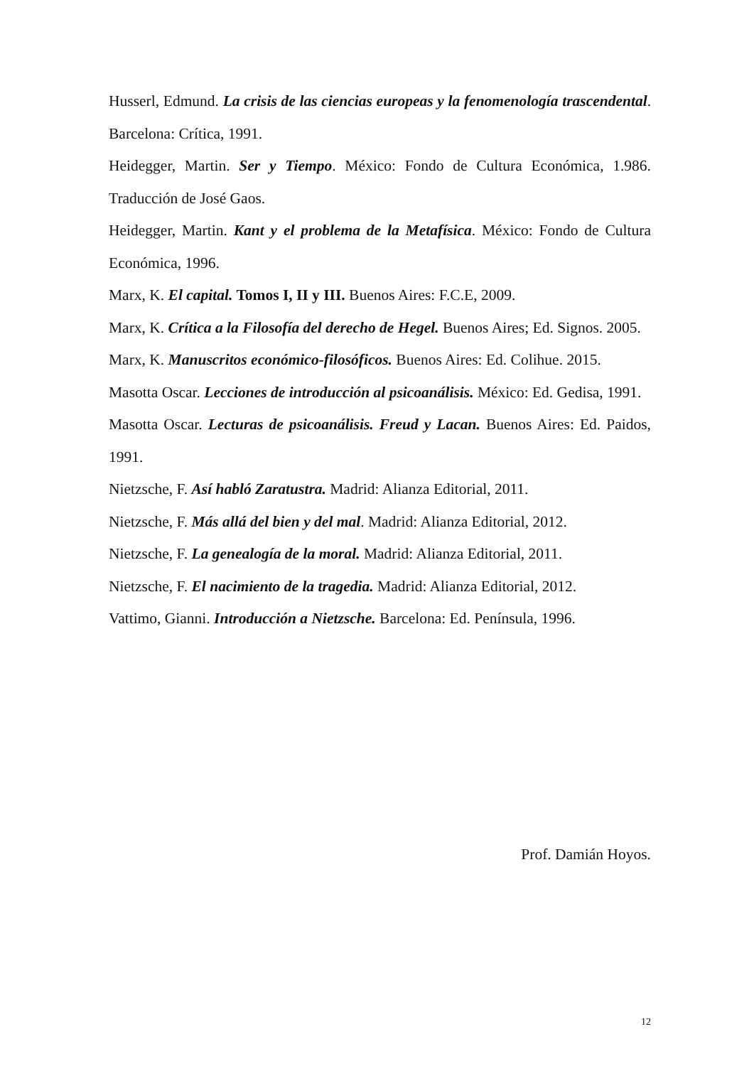Husserl, Edmund. La crisis de las ciencias europeas y la fenomenología trascendental. Barcelona: Crítica, 1991.
Heidegger, Martin. Ser y Tiempo. México: Fondo de Cultura Económica, 1.986. Traducción de José Gaos.
Heidegger, Martin. Kant y el problema de la Metafísica. México: Fondo de Cultura Económica, 1996.
Marx, K. El capital. Tomos I, II y III. Buenos Aires: F.C.E, 2009.
Marx, K. Crítica a la Filosofía del derecho de Hegel. Buenos Aires; Ed. Signos. 2005.
Marx, K. Manuscritos económico-filosóficos. Buenos Aires: Ed. Colihue. 2015.
Masotta Oscar. Lecciones de introducción al psicoanálisis. México: Ed. Gedisa, 1991.
Masotta Oscar. Lecturas de psicoanálisis. Freud y Lacan. Buenos Aires: Ed. Paidos, 1991.
Nietzsche, F. Así habló Zaratustra. Madrid: Alianza Editorial, 2011.
Nietzsche, F. Más allá del bien y del mal. Madrid: Alianza Editorial, 2012.
Nietzsche, F. La genealogía de la moral. Madrid: Alianza Editorial, 2011.
Nietzsche, F. El nacimiento de la tragedia. Madrid: Alianza Editorial, 2012.
Vattimo, Gianni. Introducción a Nietzsche. Barcelona: Ed. Península, 1996.
Prof. Damián Hoyos.
12